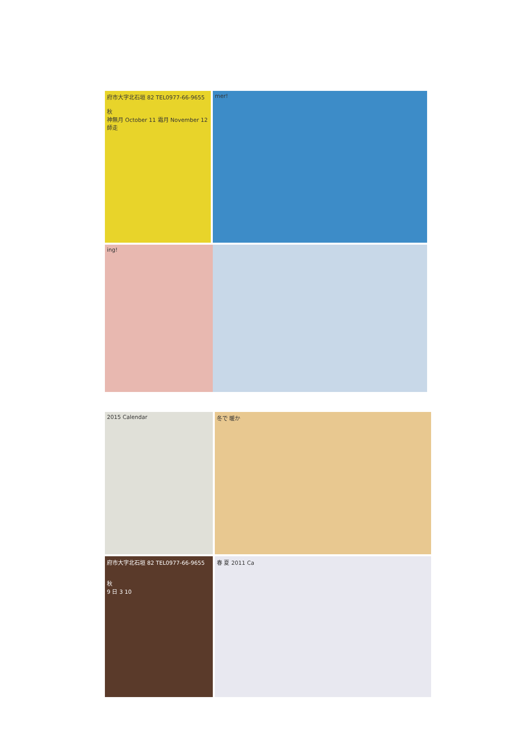府市大字北石垣 82 TEL0977-66-9655
秋
神無月 October 11 霜月 November 12 師走
mer!
ing!
2015 Calendar
冬で 暖か
府市大字北石垣 82 TEL0977-66-9655
秋
9 日 3 10
春 夏 2011 Ca